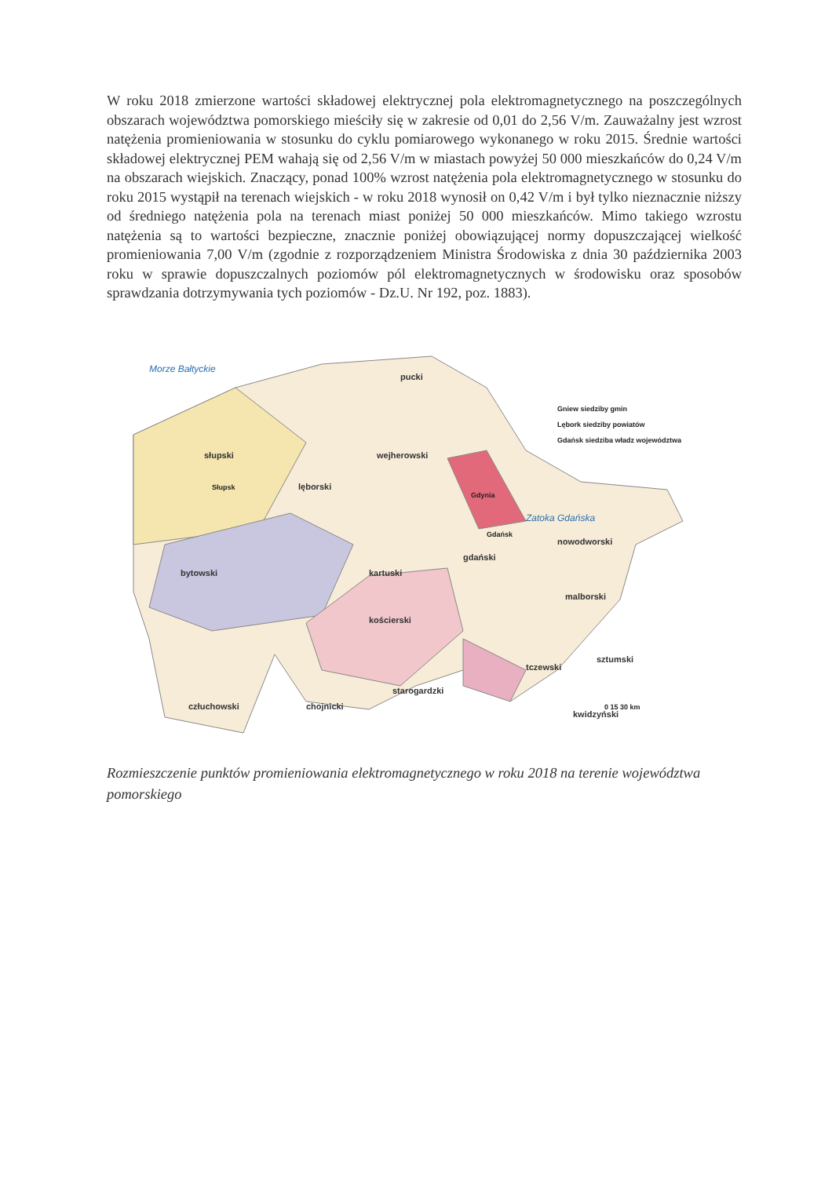W roku 2018 zmierzone wartości składowej elektrycznej pola elektromagnetycznego na poszczególnych obszarach województwa pomorskiego mieściły się w zakresie od 0,01 do 2,56 V/m. Zauważalny jest wzrost natężenia promieniowania w stosunku do cyklu pomiarowego wykonanego w roku 2015. Średnie wartości składowej elektrycznej PEM wahają się od 2,56 V/m w miastach powyżej 50 000 mieszkańców do 0,24 V/m na obszarach wiejskich. Znaczący, ponad 100% wzrost natężenia pola elektromagnetycznego w stosunku do roku 2015 wystąpił na terenach wiejskich - w roku 2018 wynosił on 0,42 V/m i był tylko nieznacznie niższy od średniego natężenia pola na terenach miast poniżej 50 000 mieszkańców. Mimo takiego wzrostu natężenia są to wartości bezpieczne, znacznie poniżej obowiązującej normy dopuszczającej wielkość promieniowania 7,00 V/m (zgodnie z rozporządzeniem Ministra Środowiska z dnia 30 października 2003 roku w sprawie dopuszczalnych poziomów pól elektromagnetycznych w środowisku oraz sposobów sprawdzania dotrzymywania tych poziomów - Dz.U. Nr 192, poz. 1883).
Morze Bałtyckie
Zatoka Gdańska
słupski
lęborski
wejherowski
pucki
kartuski
bytowski
kościerski
chojnicki
człuchowski
starogardzki
gdański
nowodworski
malborski
tczewski
sztumski
kwidzyński
Gdynia
Gdańsk
Słupsk
Gniew siedziby gmin
Lębork siedziby powiatów
Gdańsk siedziba władz województwa
0 15 30 km
Rozmieszczenie punktów promieniowania elektromagnetycznego w roku 2018 na terenie województwa pomorskiego